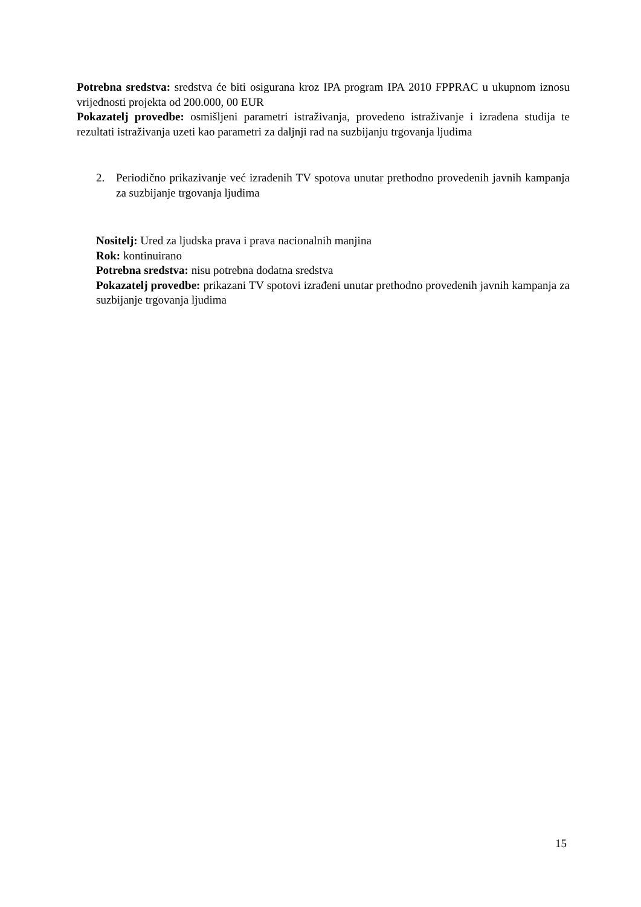Potrebna sredstva: sredstva će biti osigurana kroz IPA program IPA 2010 FPPRAC u ukupnom iznosu vrijednosti projekta od 200.000, 00 EUR
Pokazatelj provedbe: osmišljeni parametri istraživanja, provedeno istraživanje i izrađena studija te rezultati istraživanja uzeti kao parametri za daljnji rad na suzbijanju trgovanja ljudima
2. Periodično prikazivanje već izrađenih TV spotova unutar prethodno provedenih javnih kampanja za suzbijanje trgovanja ljudima
Nositelj: Ured za ljudska prava i prava nacionalnih manjina
Rok: kontinuirano
Potrebna sredstva: nisu potrebna dodatna sredstva
Pokazatelj provedbe: prikazani TV spotovi izrađeni unutar prethodno provedenih javnih kampanja za suzbijanje trgovanja ljudima
15